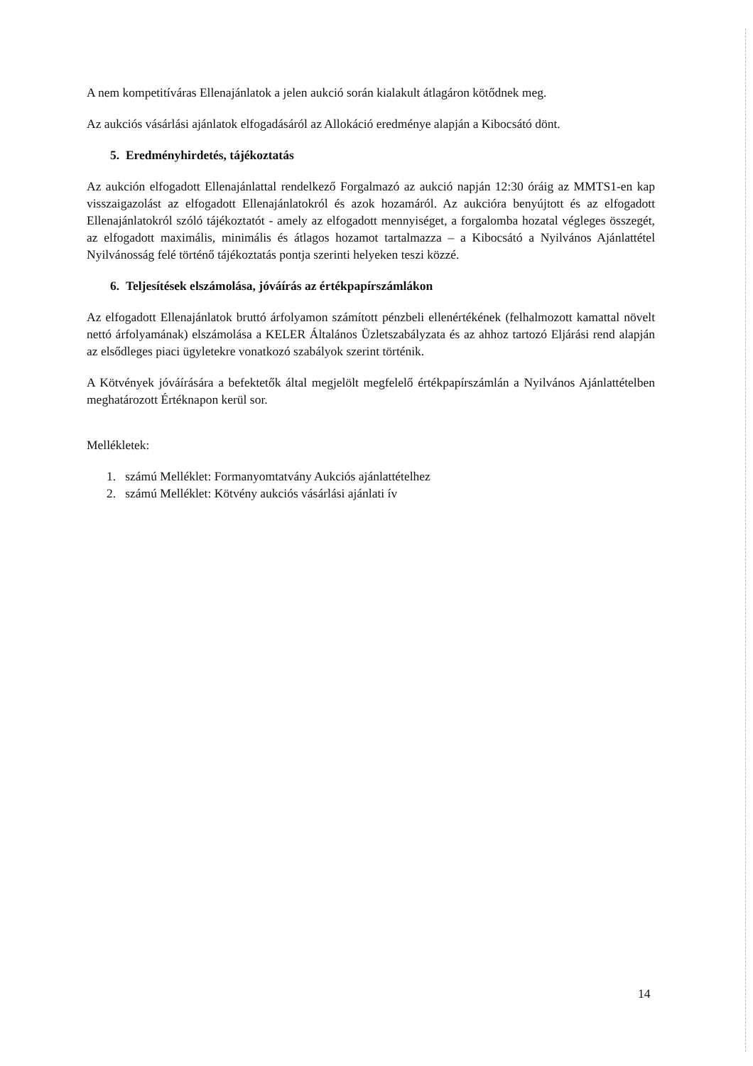A nem kompetitíváras Ellenajánlatok a jelen aukció során kialakult átlagáron kötődnek meg.
Az aukciós vásárlási ajánlatok elfogadásáról az Allokáció eredménye alapján a Kibocsátó dönt.
5. Eredményhirdetés, tájékoztatás
Az aukción elfogadott Ellenajánlattal rendelkező Forgalmazó az aukció napján 12:30 óráig az MMTS1-en kap visszaigazolást az elfogadott Ellenajánlatokról és azok hozamáról. Az aukcióra benyújtott és az elfogadott Ellenajánlatokról szóló tájékoztatót - amely az elfogadott mennyiséget, a forgalomba hozatal végleges összegét, az elfogadott maximális, minimális és átlagos hozamot tartalmazza – a Kibocsátó a Nyilvános Ajánlattétel Nyilvánosság felé történő tájékoztatás pontja szerinti helyeken teszi közzé.
6. Teljesítések elszámolása, jóváírás az értékpapírszámlákon
Az elfogadott Ellenajánlatok bruttó árfolyamon számított pénzbeli ellenértékének (felhalmozott kamattal növelt nettó árfolyamának) elszámolása a KELER Általános Üzletszabályzata és az ahhoz tartozó Eljárási rend alapján az elsődleges piaci ügyletekre vonatkozó szabályok szerint történik.
A Kötvények jóváírására a befektetők által megjelölt megfelelő értékpapírszámlán a Nyilvános Ajánlattételben meghatározott Értéknapon kerül sor.
Mellékletek:
1. számú Melléklet: Formanyomtatvány Aukciós ajánlattételhez
2. számú Melléklet: Kötvény aukciós vásárlási ajánlati ív
14